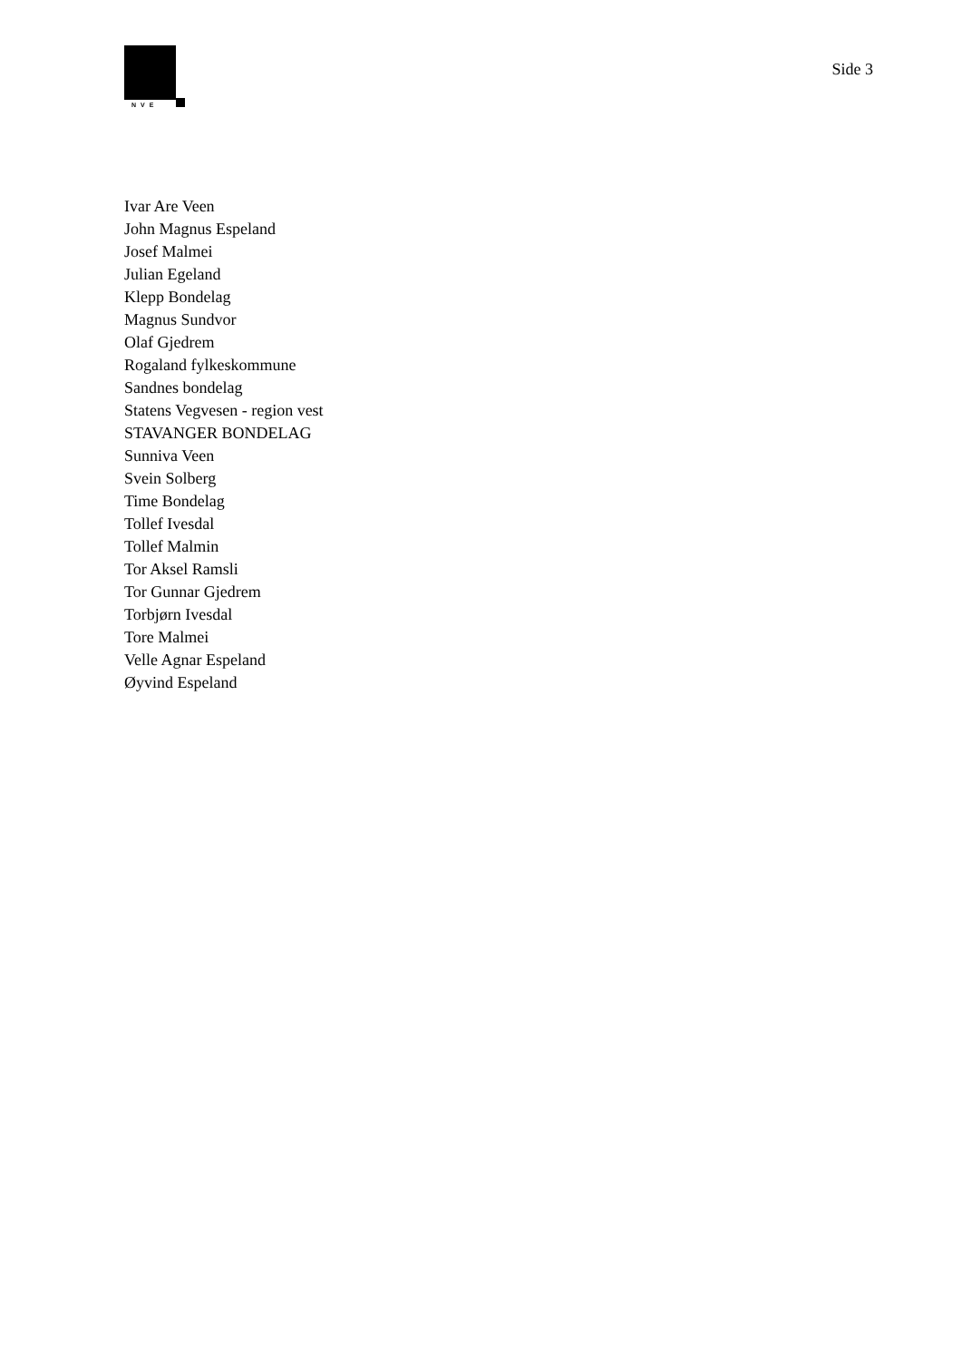NVE
Side 3
Ivar Are Veen
John Magnus Espeland
Josef Malmei
Julian Egeland
Klepp Bondelag
Magnus Sundvor
Olaf Gjedrem
Rogaland fylkeskommune
Sandnes bondelag
Statens Vegvesen - region vest
STAVANGER BONDELAG
Sunniva Veen
Svein Solberg
Time Bondelag
Tollef Ivesdal
Tollef Malmin
Tor Aksel Ramsli
Tor Gunnar Gjedrem
Torbjørn Ivesdal
Tore Malmei
Velle Agnar Espeland
Øyvind Espeland